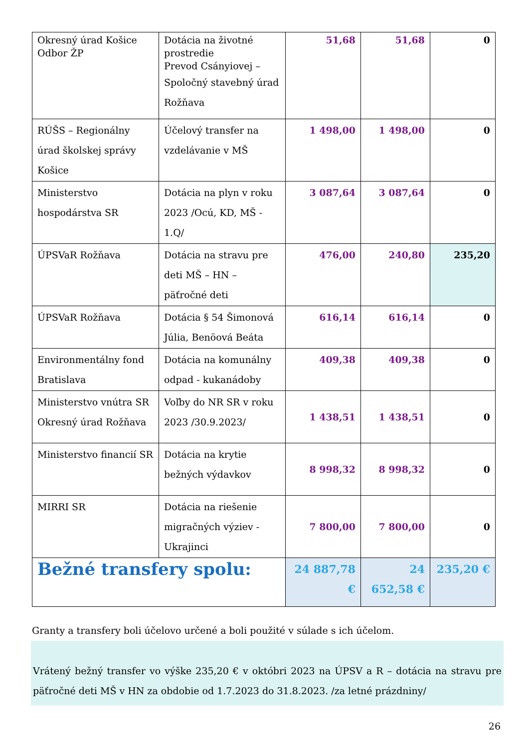| Okresný úrad Košice Odbor ŽP | Dotácia na životné prostredie Prevod Csányiovej – Spoločný stavebný úrad Rožňava | 51,68 | 51,68 | 0 |
| RÚŠS – Regionálny úrad školskej správy Košice | Účelový transfer na vzdelávanie v MŠ | 1 498,00 | 1 498,00 | 0 |
| Ministerstvo hospodárstva SR | Dotácia na plyn v roku 2023 /Ocú, KD, MŠ - 1.Q/ | 3 087,64 | 3 087,64 | 0 |
| ÚPSVaR Rožňava | Dotácia na stravu pre deti MŠ – HN – päťročné deti | 476,00 | 240,80 | 235,20 |
| ÚPSVaR Rožňava | Dotácia § 54 Šimonová Júlia, Benöová Beáta | 616,14 | 616,14 | 0 |
| Environmentálny fond Bratislava | Dotácia na komunálny odpad - kukanádoby | 409,38 | 409,38 | 0 |
| Ministerstvo vnútra SR Okresný úrad Rožňava | Voľby do NR SR v roku 2023 /30.9.2023/ | 1 438,51 | 1 438,51 | 0 |
| Ministerstvo financií SR | Dotácia na krytie bežných výdavkov | 8 998,32 | 8 998,32 | 0 |
| MIRRI SR | Dotácia na riešenie migračných výziev - Ukrajinci | 7 800,00 | 7 800,00 | 0 |
| Bežné transfery spolu: | | 24 887,78 € | 24 652,58 € | 235,20 € |
Granty a transfery boli účelovo určené a boli použité v súlade s ich účelom.
Vrátený bežný transfer vo výške 235,20 € v októbri 2023 na ÚPSV a R – dotácia na stravu pre päťročné deti MŠ v HN za obdobie od 1.7.2023 do 31.8.2023. /za letné prázdniny/
26